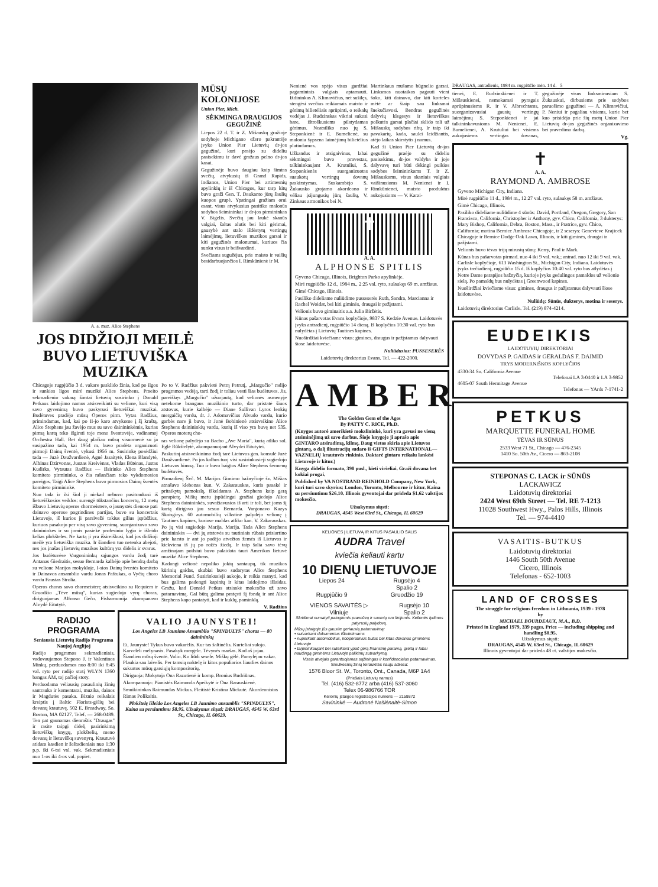A. a. muz. Alice Stephens
JOS DIDŽIOJI MEILĖ BUVO LIETUVIŠKA MUZIKA
MŪSŲ KOLONIJOSE
Union Pier, Mich.
SĖKMINGA DRAUGIJOS GEGUŽINĖ
Liepos 22 d. T. ir Z. Mišauskų gražioje sodyboje Michigano ežero pakrantėje įvyko Union Pier Lietuvių dr-jos gegužinė, kuri praėjo su dideliu pasisekimu ir davė gražaus pelno dr-jos kasai.
Gegužinėje buvo daugiau kaip šimtas svečių, atvykusių iš Grand Rapids, Indianos, Union Pier bei artimesnių apylinkių ir iš Chicagos, kur tarp kitų buvo graži Gen. T. Daukanto jūrų šaulių kuopos grupė. Ypatingai gražiam orui esant, visus atvykusius pasitiko malonūs sodybos šeimininkai ir dr-jos pirmininkas V. Bigelis. Svečių jau laukė skanūs valgiai, šaltas alutis bei kiti gėrimai, gausybė ant stalo išdėstytų vertingų laimėjimų, lietuviškos muzikos garsai ir kiti gegužinės malonumai, kuriuos čia sunku visus ir beišvardinti.
Svečiams sugužėjus, prie maisto ir vaišių besidarbuojančios I. Rimkūnienė ir M.
Chicagoje rugpjūčio 3 d. vakare pasklido žinia, kad po ilgos ir sunkios ligos mirė muzikė Alice Stephens. Praeito sekmadienio vakarą šimtai lietuvių susirinko į Donald Petkaus laidojimo namus atsisveikinti su velione, kuri visą savo gyvenimą buvo paskyrusi lietuviškai muzikai. Budėtuves pradėjo mūsų Operos pirm. Vytas Radžius, primindamas, kad, kai po II-jo karo atvykome į šį kraštą, Alice Stephens jau žavėjo mus su savo dainininkėmis, kurias pirmą kartą teko išgirsti toje meno šventovėje, vadinamoj Orchestra Hall. Bet daug plačiau mūsų visuomenė su ja susipažino tada, kai 1954 m. buvo pradėta organizuoti pirmoji Dainų šventė, vykusi 1956 m. Susirinkę posėdžiui tada — Juzė Daužvardienė, Agnė Jasaitytė, Elena Blandytė, Albinas Dzirvonas, Juozas Kreivėnas, Vladas Būtėnas, Justas Kudirka, Vytautas Radžius — išsirinko Alice Stephens komiteto pirmininke, o čia rašančiam teko vykdomosios pareigos. Taigi Alice Stephens buvo pirmosios Dainų šventės komiteto pirmininkė.
Nuo tada ir iki šiol ji niekad nebuvo pasitraukusi iš lietuviškosios veiklos: surengė tūkstančius koncertų, 12 metų išbuvo Lietuvių operos chormeistere, o jaunystės dienose pati dainavo operose pagrindines partijas, buvo su koncertais Lietuvoje, iš kurios ji parsivežė tokius gilius įspūdžius, kuriuos pasakojo per visą savo gyvenimą, suorganizavo savo dainininkes ir su jomis pasiekė profesinio lygio ir išleido kelias plokšteles. Ne kartą ji yra išsireiškusi, kad jos didžioji meilė yra lietuviška muzika. Ir šiandien tuo netenka abejoti, nes jos įnašas į lietuvių muzikos kultūrą yra didelis ir svarus.
Jos budėtuvėse Vargonininkų sąjungos vardu žodį tarė Antanas Giedraitis, sesuo Bernarda kalbėjo apie bendrą darbą su velione Marijos mokykloje, I-sios Dainų šventės komiteto ir Dainavos ansamblio vardu Jonas Paštukas, o Vyčių choro vardu Faustas Strolia.
Operos choras savo chormeisterę atsisveikino su Requiem ir Gruodžio „Tėve mūsų", kurias sugiedojo vyrų choras, diriguojamas Alfonso Gečo. Fisharmonija akompanavo Alvydė Eitutytė.
Po to V. Radžius pakvietė Petrą Petrutį, „Margučio" radijo programos vedėją, tarti žodį ir toliau vesti šias budėtuves. Jis, pareiškęs „Margučio" užuojautą, kad velionės asmenyje netekome brangaus muzikinio turto, dar pristatė šiuos atstovus, kurie kalbėjo — Diane Sullivan Lyros lenkių mergaičių vardu, dr. J. Adomavičius Alvudo vardu, kurio garbės nare ji buvo, ir Jonė Bobinienė atsisveikino Alice Stephens dainininkių vardu, kurių iš viso yra buvę net 535. Operos moterų cho-
ras velionę palydėjo su Bacho „Ave Maria", kurią atliko sol. Eglė Rūkštelytė, akompanuojant Alvydei Eitutytei.
Paskutinį atsisveikinimo žodį tarė Lietuvos gen. konsulė Juzė Daužvardienė. Po jos kalbos tuoj visi susirinkusieji sugiedojo Lietuvos himną. Tuo ir buvo baigtos Alice Stephens šermenų budėtuvės.
Pirmadienį Švč. M. Marijos Gimimo bažnyčioje šv. Mišias atnašavo klebonas kun. V. Zakarauskas, kuris pasakė ir pritaikytą pamokslą, iškeldamas A. Stephens kaip gerą parapietę. Mišių metu įspūdingai gražiai giedojo Alice Stephens dainininkės, suvažiavusios iš arti ir toli, bet joms šį kartą dirigavo jau sesuo Bernarda. Vargonavo Kazys Skaisgirys. 60 automobilių vilkstinė palydėjo velionę į Tautines kapines, kuriose maldas atliko kan. V. Zakarauskas. Po jų visi sugiedojo Marija, Marija. Tada Alice Stephens dainininkės — dvi jų atstovės su tautiniais rūbais prisiartino prie karsto ir ant jo padėjo atvežtos žemės iš Lietuvos ir kiekviena iš jų po rožės žiedą. Ir taip šalia savo tėvų amžinajam poilsiui buvo palaidota tauri Amerikos lietuvė muzikė Alice Stephens.
Kadangi velionė nepaliko jokių santaupų, tik muzikos kūrinių gaidas, skubiai buvo sudarytas Alice Stephens Memorial Fund. Susirinkusieji aukojo, ir reikia manyti, kad bus galima padengti kapinių ir kitas laidojimo išlaidas. Gražu, kad Donald Petkus atsisakė mokesčio už savo patarnavimą. Gal būtų galima pratęsti šį fondą ir ant Alice Stephens kapo pastatyti, kad ir kuklų, paminklą.
V. Radžius
RADIJO PROGRAMA
Seniausia Lietuvių Radijo Programa Naujoj Anglijoj
Radijo programos sekmadieniais, vadovaujamos Stepono J. ir Valentinos Minkų, perduodamos nuo 8:00 iki 8:45 val. ryto per radijo stotį WLYN 1360 bangas AM, toj pačioj stoty.
Perduodama vėliausių pasaulinių žinių santrauka ir komentarai, muzika, dainos ir Magdutės pasaka. Biznio reikalais kreiptis į Baltic Florists-gėlių bei dovanų krautuvę, 502 E. Broadway, So. Boston, MA 02127. Telef. — 268-0489. Ten pat gaunamas dienraštis "Draugas" ir rasite taipgi didelį pasirinkimą lietuviškų knygų, plokštelių, meno dovanų ir lietuviškų suvenyrų. Krautuvė atidara kasdien ir šeštadieniais nuo 1:30 p.p. iki 6-tai val. vak. Sekmadieniais nuo 1-os iki 4-os val. popiet.
VALIO JAUNYSTEI!
Los Angeles LB Jaunimo Ansamblio "SPINDULYS" choras — 80 dainininkų
Ei, Jaunyste! Tykus buvo vakarėlis. Kur tas šaltinėlis. Kurteliai sulojo. Karvelėli mėlynasis. Pasakyk mergele. Tėvynės maršas. Kad aš jojau. Šiandien mūsų šventė. Valio. Ko liūdi sesele. Miškų gėlė. Pamylėjau vakar. Plaukia sau laivelis. Per tamsią naktelę ir kitos populiarios liaudies dainos sukurtos mūsų garsiųjų kompozitorių.
Diriguoja: Mokytoja Ona Razutienė ir komp. Bronius Budriūnas.
Akompanuoja: Pianistės Raimonda Apeikytė ir Ona Barauskienė.
Smuikininkas Raimundas Mickus. Fleitistė Kristina Mickutė. Akordeonistas Rimas Polikaitis.
Plokštelę išleido Los Angeles LB Jaunimo ansamblis "SPINDULYS". Kaina su persiuntimu $8.95. Užsakymus siųsti: DRAUGAS, 4545 W. 63rd St., Chicago, IL 60629.
Nenienė vos spėjo visus gardžiai pagamintais valgiais aptarnauti. Iždininkas A. Klimavičius, net sušilęs, stengėsi svečius reikiamais maisto ir gėrimų bilietėliais aprūpinti, o reikalų vedėjas J. Rudzinskas vikriai sukosi bare, ištroškusiems pilstydamas gėrimus. Neatsiliko nuo jų S. Steponkienė ir E. Bumelienė, su malonia šypsena laimėjimų bilietėlius platindamos.
Užkandus ir atsigaivinus, labai sėkmingai buvo pravestas, talkininkaujant A. Krutuliui, S. Steponkienės suorganizuotas suaukotų vertingų dovanų paskirstymas. Suskambėjo S. Žukausko grojamo akordeono ir vėliau įsijungusių jūrų šaulių, V. Zinkaus armonikos bei N.
Martinkaus mušamo būgnelio garsai. Linksmos nuotaikos pagauti vieni šoko, kiti dainavo, dar kiti korteles mėtė ar šiaip sau linksmai šnekučiavosi. Bendras gegužinės dalyvių klegesys ir lietuviškos polkutės garsai plačiai sklido toli už Mišauskų sodybos ribų. Ir taip iki pavakarių, kada, saulei leidžiantis, atėjo laikas skirstytis į namus.
Kad ši Union Pier Lietuvių dr-jos gegužinė praėjo su dideliu pasisekimu, dr-jos valdyba ir joje dalyvavę turi būti dėkingi puikios sodybos šeimininkams T. ir Z. Mišauskams, visus skaniais valgiais vaišinusioms M. Nenienei ir I. Rimkūnienei, maisto produktus aukojusioms — V. Karai-
✝
A. A.
ALPHONSE SPITLIS
Gyveno Chicago, Illinois, Brighton Parko apylinkėje.
Mirė rugpiūčio 12 d., 1984 m., 2:25 val. ryto, sulaukęs 69 m. amžiaus.
Gimė Chicago, Illinois.
Pasiliko dideliame nuliūdime pusseserės Ruth, Sandra, Marcianna ir Rachel Woidat, bei kiti giminės, draugai ir pažįstami.
Velionis buvo giminaitis a.a. Julia Biržėtis.
Kūnas pašarvotas Evans koplyčioje, 9837 S. Kedzie Avenue. Laidotuvės įvyks antradienį, rugpiūčio 14 dieną. Iš koplyčios 10:30 val. ryto bus nulydėtas į Lietuvių Tautines kapines.
Nuoširdžiai kviečiame visus: gimines, draugus ir pažįstamus dalyvauti šiose laidotuvėse.
Nuliūdusios: PUSSESERĖS
Laidotuvių direktorius Evans. Tel. — 422-2000.
AMBER
The Golden Gem of the Ages
By PATTY C. RICE, Ph.D.
(Knygos autorė amerikietė mokslininkė, kuri yra gavusi ne vieną atsiminėjimą už savo darbus. Šioje knygoje ji aprašo apie GINTARO atsiradimą, kilmę. Daug vietos skiria apie Lietuvos gintarą, o dalį iliustracijų sudaro iš GIFTS INTERNATIONAL—VAZNELIŲ krautuvės rinkinio. Daktarė gintaro reikalu lankėsi Lietuvoje ir kitur.)
Knyga didelio formato, 390 pusl., kieti viršeliai. Graži dovana bet kokiai progai.
Published by VA NOSTRAND REINHOLD Company, New York, kuri turi savo skyrius: London, Toronto, Melbourne ir kitur. Kaina su persiuntimu $26.10. Illinois gyventojai dar prideda $1.62 valstijos mokesčio.
Užsakymus siųsti:
DRAUGAS, 4545 West 63rd St., Chicago, IL 60629
KELIONĖS Į LIETUVĄ IR KITUS PASAULIO ŠALIS
AUDRA Travel
kviečia keliauti kartu
10 DIENŲ LIETUVOJE
Liepos 24
Rugpjūčio 9
Rugsėjo 4
Spalio 2
Gruodžio 19
VIENOS SAVAITĖS ▷
Vilniuje
Rugsėjo 10
Spalio 2
Skridimai numatyti patogiomis prancūzų ir suomių oro linijomis. Kelionės lydimos patyrusių palydovų.
Mūsų įstaigoje jūs gausite geriausią patarnavimą:
• sutvarkant dokumentus iškvietimams
• nuperkant automobilius, kooperatinius butus bei kitas dovanas giminėms Lietuvoje
• tarpininkaujant bei suteikiant ypač gerą finansinę paramą, greitą ir labai naudingą giminėms Lietuvoje palikimų sutvarkymą.
Visais atvejais garantuojamas sąžiningas ir konfidencialus patarnavimas.
Smulkesnių žinių teiraukitės nauju adresu:
1576 Bloor St. W., Toronto, Ont., Canada, M6P 1A4
(Priešais Lietuvių namus)
Tel. (416) 532-8772 arba (416) 537-3060
Telex 06-986766 TOR
Kelionių įstaigos registracijos numeris — 2159872
Savininkė — Audronė Našlėnaitė-Simon
DRAUGAS, antradienis, 1984 m. rugpiūčio mėn. 14 d. 5
tienei, E. Rudzinskienei ir T. Mišauskienei, nemokamai pyragais aprūpinusiems R. ir V. Albrechtams, suorganizavusiai gausių vertingų laimėjimų S. Steponkienei ir jai talkininkavusioms M. Nenienei, E. Bumelienei, A. Krutuliui bei visiems aukojusiems vertingas dovanas, gegužinėje visus linksminusiam S. Žukauskui, dirbusiems prie sodybos paruošimo gegužinei — A. Klimavičiui, P. Neniui ir pagaliau visiems, kurie bet kuo prisidėjo prie šių metų Union Pier Lietuvių dr-jos gegužinės organizavimo bei pravedimo darbų.
Vg.
✝
A. A.
RAYMOND A. AMBROSE
Gyveno Michigan City, Indiana.
Mirė rugpiūčio 11 d., 1984 m., 12:27 val. ryto, sulaukęs 58 m. amžiaus.
Gimė Chicago, Illinois.
Pasiliko dideliame nuliūdime 4 sūnūs: David, Portland, Oregon, Gregory, San Francisco, California, Christopher ir Anthony, gyv. Chico, California, 3 dukterys: Mary Bishop, California, Debra, Boston, Mass., ir Pratrice, gyv. Chico, California; motina Bernice Ambrose Chicagoje, ir 2 seserys: Genevieve Krajicek Chicagoje ir Bernice Dodge Oak Lawn, Illinois, ir kiti giminės, draugai ir pažįstami.
Velionis buvo tėvas trijų mirusių sūnų: Kerry, Paul ir Mark.
Kūnas bus pašarvotas pirmad. nuo 4 iki 9 val. vak.; antrad. nuo 12 iki 9 val. vak. Carlisle koplyčioje, 613 Washington St., Michigan City, Indiana. Laidotuvės įvyks trečiadienį, rugpiūčio 15 d. Iš koplyčios 10:40 val. ryto bus atlydėtas į Notre Dame parapijos bažnyčią, kurioje įvyks gedulingos pamaldos už velionio sielą. Po pamaldų bus nulydėtas į Greenwood kapines.
Nuoširdžiai kviečiame visus: gimines, draugus ir pažįstamus dalyvauti šiose laidotuvėse.
Nuliūdę: Sūnūs, dukterys, motina ir seserys.
Laidotuvių direktorius Carlisle. Tel. (219) 874-4214.
EUDEIKIS
LAIDOTUVIŲ DIREKTORIAI
DOVYDAS P. GAIDAS ir GERALDAS F. DAIMID
TRYS MODERNIŠKOS KOPLYČIOS
4330-34 So. California Avenue
Telefonai LA 3-0440 ir LA 3-9852
4605-07 South Hermitage Avenue
Telefonas — YArds 7-1741-2
PETKUS
MARQUETTE FUNERAL HOME
TĖVAS IR SŪNUS
2533 West 71 St., Chicago — 476-2345
1410 So. 50th Av., Cicero — 863-2108
STEPONAS C. LACK ir SŪNŪS
LACKAWICZ
Laidotuvių direktoriai
2424 West 69th Street — Tel. RE 7-1213
11028 Southwest Hwy., Palos Hills, Illinois
Tel. — 974-4410
VASAITIS-BUTKUS
Laidotuvių direktoriai
1446 South 50th Avenue
Cicero, Illinois
Telefonas - 652-1003
LAND OF CROSSES
The struggle for religious freedom in Lithuania, 1939 - 1978
by
MICHAEL BOURDEAUX, M.A., B.D.
Printed in England 1979, 339 pages. Price — including shipping and handling $8.95.
Užsakymus siųsti:
DRAUGAS, 4545 W. 63rd St., Chicago, IL 60629
Illinois gyventojai dar prideda 48 ct. valstijos mokesčio.